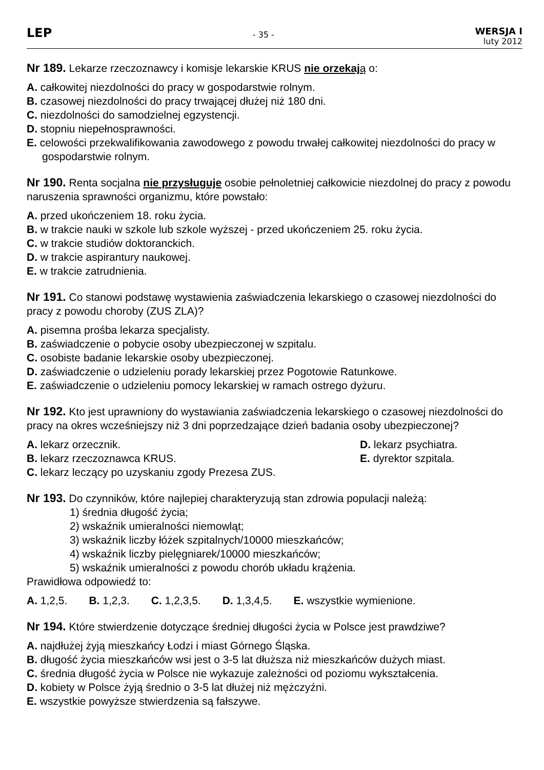LEP
- 35 -
WERSJA I
luty 2012
Nr 189. Lekarze rzeczoznawcy i komisje lekarskie KRUS nie orzekaj ą o:
A. całkowitej niezdolności do pracy w gospodarstwie rolnym.
B. czasowej niezdolności do pracy trwającej dłużej niż 180 dni.
C. niezdolności do samodzielnej egzystencji.
D. stopniu niepełnosprawności.
E. celowości przekwalifikowania zawodowego z powodu trwałej całkowitej niezdolności do pracy w gospodarstwie rolnym.
Nr 190. Renta socjalna nie przysługuje osobie pełnoletniej całkowicie niezdolnej do pracy z powodu naruszenia sprawności organizmu, które powstało:
A. przed ukończeniem 18. roku życia.
B. w trakcie nauki w szkole lub szkole wyższej - przed ukończeniem 25. roku życia.
C. w trakcie studiów doktoranckich.
D. w trakcie aspirantury naukowej.
E. w trakcie zatrudnienia.
Nr 191. Co stanowi podstawę wystawienia zaświadczenia lekarskiego o czasowej niezdolności do pracy z powodu choroby (ZUS ZLA)?
A. pisemna prośba lekarza specjalisty.
B. zaświadczenie o pobycie osoby ubezpieczonej w szpitalu.
C. osobiste badanie lekarskie osoby ubezpieczonej.
D. zaświadczenie o udzieleniu porady lekarskiej przez Pogotowie Ratunkowe.
E. zaświadczenie o udzieleniu pomocy lekarskiej w ramach ostrego dyżuru.
Nr 192. Kto jest uprawniony do wystawiania zaświadczenia lekarskiego o czasowej niezdolności do pracy na okres wcześniejszy niż 3 dni poprzedzające dzień badania osoby ubezpieczonej?
A. lekarz orzecznik. D. lekarz psychiatra.
B. lekarz rzeczoznawca KRUS. E. dyrektor szpitala.
C. lekarz leczący po uzyskaniu zgody Prezesa ZUS.
Nr 193. Do czynników, które najlepiej charakteryzują stan zdrowia populacji należą:
1) średnia długość życia;
2) wskaźnik umieralności niemowląt;
3) wskaźnik liczby łóżek szpitalnych/10000 mieszkańców;
4) wskaźnik liczby pielęgniarek/10000 mieszkańców;
5) wskaźnik umieralności z powodu chorób układu krążenia.
Prawidłowa odpowiedź to:
A. 1,2,5. B. 1,2,3. C. 1,2,3,5. D. 1,3,4,5. E. wszystkie wymienione.
Nr 194. Które stwierdzenie dotyczące średniej długości życia w Polsce jest prawdziwe?
A. najdłużej żyją mieszkańcy Łodzi i miast Górnego Śląska.
B. długość życia mieszkańców wsi jest o 3-5 lat dłuższa niż mieszkańców dużych miast.
C. średnia długość życia w Polsce nie wykazuje zależności od poziomu wykształcenia.
D. kobiety w Polsce żyją średnio o 3-5 lat dłużej niż mężczyźni.
E. wszystkie powyższe stwierdzenia są fałszywe.